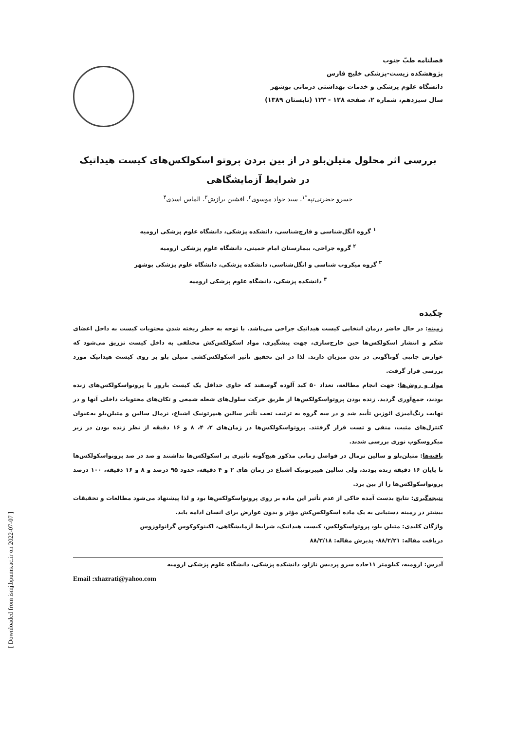[ Downloaded from ismj.bpums.ac.ir on 2022-07-07 ]
فصلنامه طبّ جنوب
پژوهشکده زیست-پزشکی خلیج فارس
دانشگاه علوم پزشکی و خدمات بهداشتی درمانی بوشهر
سال سیزدهم، شماره ۲، صفحه ۱۲۸ - ۱۲۳ (تابستان ۱۳۸۹)
بررسی اثر محلول متیلن‌بلو در از بین بردن پروتو اسکولکس‌های کیست هیداتیک در شرایط آزمایشگاهی
خسرو حضرتی‌تپه<sup>*۱</sup>، سید جواد موسوی<sup>۲</sup>، افشین برازش<sup>۳</sup>، الماس اسدی<sup>۴</sup>
<sup>۱</sup> گروه انگل‌شناسی و قارچ‌شناسی، دانشکده پزشکی، دانشگاه علوم پزشکی ارومیه
<sup>۲</sup> گروه جراحی، بیمارستان امام خمینی، دانشگاه علوم پزشکی ارومیه
<sup>۳</sup> گروه میکروب شناسی و انگل‌شناسی، دانشکده پزشکی، دانشگاه علوم پزشکی بوشهر
<sup>۴</sup> دانشکده پزشکی، دانشگاه علوم پزشکی ارومیه
چکیده
زمینه: در حال حاضر درمان انتخابی کیست هیداتیک جراحی می‌باشد. با توجه به خطر ریخته شدن محتویات کیست به داخل اعضای شکم و انتشار اسکولکس‌ها حین خارج‌سازی، جهت پیشگیری، مواد اسکولکس‌کش مختلفی به داخل کیست تزریق می‌شود که عوارض جانبی گوناگونی در بدن میزبان دارند. لذا در این تحقیق تأثیر اسکولکس‌کشی متیلن بلو بر روی کیست هیداتیک مورد بررسی قرار گرفت.
مواد و روش‌ها: جهت انجام مطالعه، تعداد ۵۰ کبد آلوده گوسفند که حاوی حداقل یک کیست بارور با پروتواسکولکس‌های زنده بودند، جمع‌آوری گردید. زنده بودن پروتواسکولکس‌ها از طریق حرکت سلول‌های شعله شمعی و تکان‌های محتویات داخلی آنها و در نهایت رنگ‌آمیزی ائوزین تأیید شد و در سه گروه به ترتیب تحت تأثیر سالین هیپرتونیک اشباع، نرمال سالین و متیلن‌بلو به‌عنوان کنترل‌های مثبت، منفی و تست قرار گرفتند. پروتواسکولکس‌ها در زمان‌های ۲، ۴، ۸ و ۱۶ دقیقه از نظر زنده بودن در زیر میکروسکوپ نوری بررسی شدند.
یافته‌ها: متیلن‌بلو و سالین نرمال در فواصل زمانی مذکور هیچ‌گونه تأثیری بر اسکولکس‌ها نداشتند و صد در صد پروتواسکولکس‌ها تا پایان ۱۶ دقیقه زنده بودند، ولی سالین هیپرتونیک اشباع در زمان های ۲ و ۴ دقیقه، حدود ۹۵ درصد و ۸ و ۱۶ دقیقه، ۱۰۰ درصد پروتواسکولکس‌ها را از بین برد.
نتیجه‌گیری: نتایج بدست آمده حاکی از عدم تأثیر این ماده بر روی پروتواسکولکس‌ها بود و لذا پیشنهاد می‌شود مطالعات و تحقیقات بیشتر در زمینه دستیابی به یک ماده اسکولکس‌کش مؤثر و بدون عوارض برای انسان ادامه یابد.
واژگان کلیدی: متیلن بلو، پروتواسکولکس، کیست هیداتیک، شرایط آزمایشگاهی، اکینوکوکوس گرانولوزوس
دریافت مقاله: ۸۸/۲/۲۱- پذیرش مقاله: ۸۸/۳/۱۸
آدرس: ارومیه، کیلومتر ۱۱جاده سرو پردیس نازلو، دانشکده پزشکی، دانشگاه علوم پزشکی ارومیه
Email :xhazrati@yahoo.com